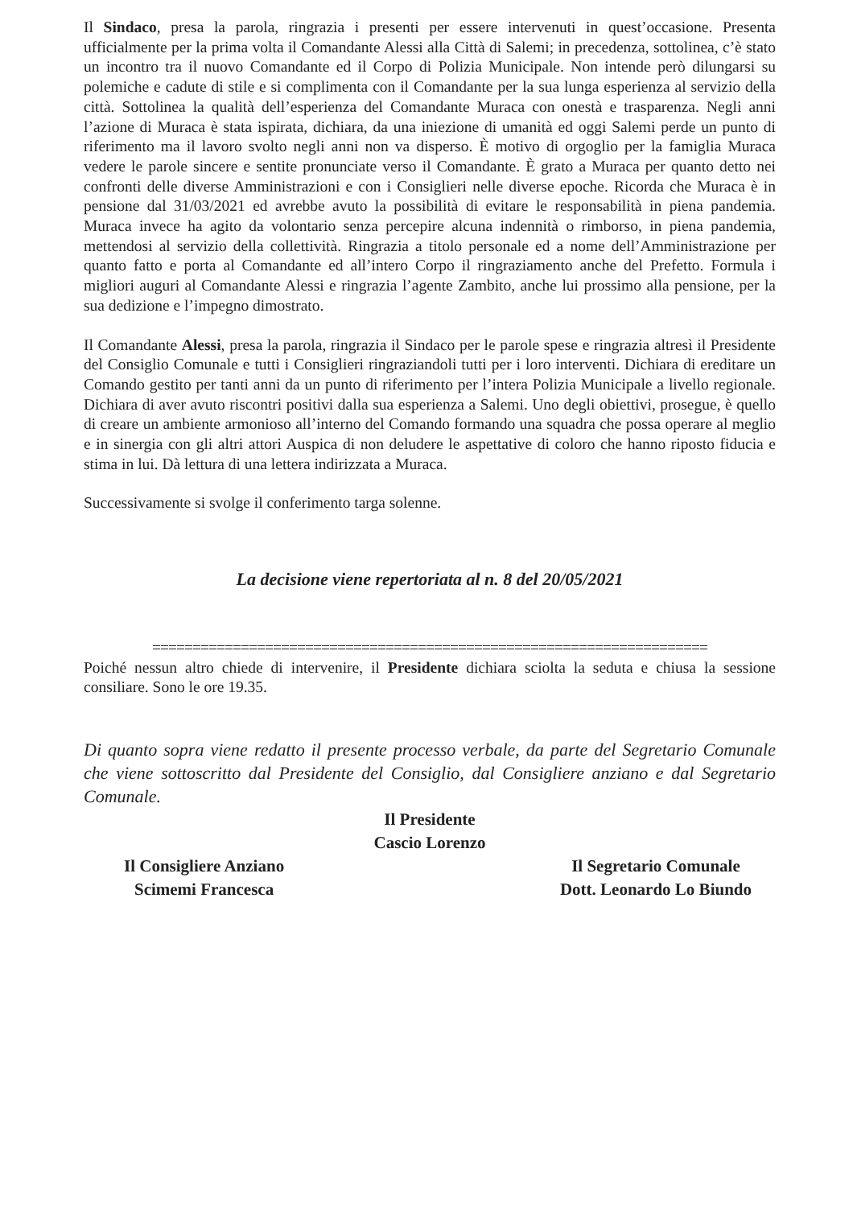Il Sindaco, presa la parola, ringrazia i presenti per essere intervenuti in quest’occasione. Presenta ufficialmente per la prima volta il Comandante Alessi alla Città di Salemi; in precedenza, sottolinea, c’è stato un incontro tra il nuovo Comandante ed il Corpo di Polizia Municipale. Non intende però dilungarsi su polemiche e cadute di stile e si complimenta con il Comandante per la sua lunga esperienza al servizio della città. Sottolinea la qualità dell’esperienza del Comandante Muraca con onestà e trasparenza. Negli anni l’azione di Muraca è stata ispirata, dichiara, da una iniezione di umanità ed oggi Salemi perde un punto di riferimento ma il lavoro svolto negli anni non va disperso. È motivo di orgoglio per la famiglia Muraca vedere le parole sincere e sentite pronunciate verso il Comandante. È grato a Muraca per quanto detto nei confronti delle diverse Amministrazioni e con i Consiglieri nelle diverse epoche. Ricorda che Muraca è in pensione dal 31/03/2021 ed avrebbe avuto la possibilità di evitare le responsabilità in piena pandemia. Muraca invece ha agito da volontario senza percepire alcuna indennità o rimborso, in piena pandemia, mettendosi al servizio della collettività. Ringrazia a titolo personale ed a nome dell’Amministrazione per quanto fatto e porta al Comandante ed all’intero Corpo il ringraziamento anche del Prefetto. Formula i migliori auguri al Comandante Alessi e ringrazia l’agente Zambito, anche lui prossimo alla pensione, per la sua dedizione e l’impegno dimostrato.
Il Comandante Alessi, presa la parola, ringrazia il Sindaco per le parole spese e ringrazia altresì il Presidente del Consiglio Comunale e tutti i Consiglieri ringraziandoli tutti per i loro interventi. Dichiara di ereditare un Comando gestito per tanti anni da un punto di riferimento per l’intera Polizia Municipale a livello regionale. Dichiara di aver avuto riscontri positivi dalla sua esperienza a Salemi. Uno degli obiettivi, prosegue, è quello di creare un ambiente armonioso all’interno del Comando formando una squadra che possa operare al meglio e in sinergia con gli altri attori Auspica di non deludere le aspettative di coloro che hanno riposto fiducia e stima in lui. Dà lettura di una lettera indirizzata a Muraca.
Successivamente si svolge il conferimento targa solenne.
La decisione viene repertoriata al n. 8 del 20/05/2021
=====================================================================
Poiché nessun altro chiede di intervenire, il Presidente dichiara sciolta la seduta e chiusa la sessione consiliare. Sono le ore 19.35.
Di quanto sopra viene redatto il presente processo verbale, da parte del Segretario Comunale che viene sottoscritto dal Presidente del Consiglio, dal Consigliere anziano e dal Segretario Comunale.
Il Presidente
Cascio Lorenzo
Il Consigliere Anziano
Scimemi Francesca
Il Segretario Comunale
Dott. Leonardo Lo Biundo